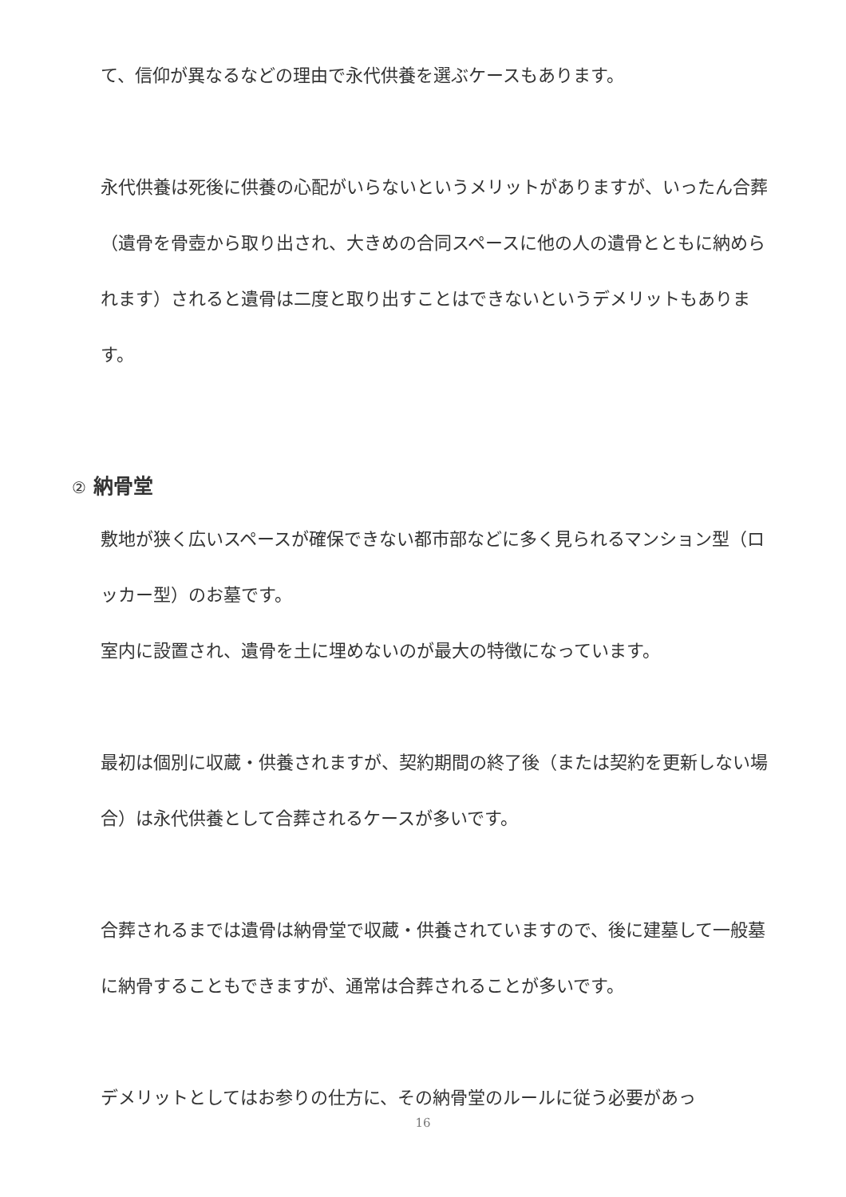て、信仰が異なるなどの理由で永代供養を選ぶケースもあります。
永代供養は死後に供養の心配がいらないというメリットがありますが、いったん合葬（遺骨を骨壺から取り出され、大きめの合同スペースに他の人の遺骨とともに納められます）されると遺骨は二度と取り出すことはできないというデメリットもあります。
② 納骨堂
敷地が狭く広いスペースが確保できない都市部などに多く見られるマンション型（ロッカー型）のお墓です。
室内に設置され、遺骨を土に埋めないのが最大の特徴になっています。
最初は個別に収蔵・供養されますが、契約期間の終了後（または契約を更新しない場合）は永代供養として合葬されるケースが多いです。
合葬されるまでは遺骨は納骨堂で収蔵・供養されていますので、後に建墓して一般墓に納骨することもできますが、通常は合葬されることが多いです。
デメリットとしてはお参りの仕方に、その納骨堂のルールに従う必要があっ
16